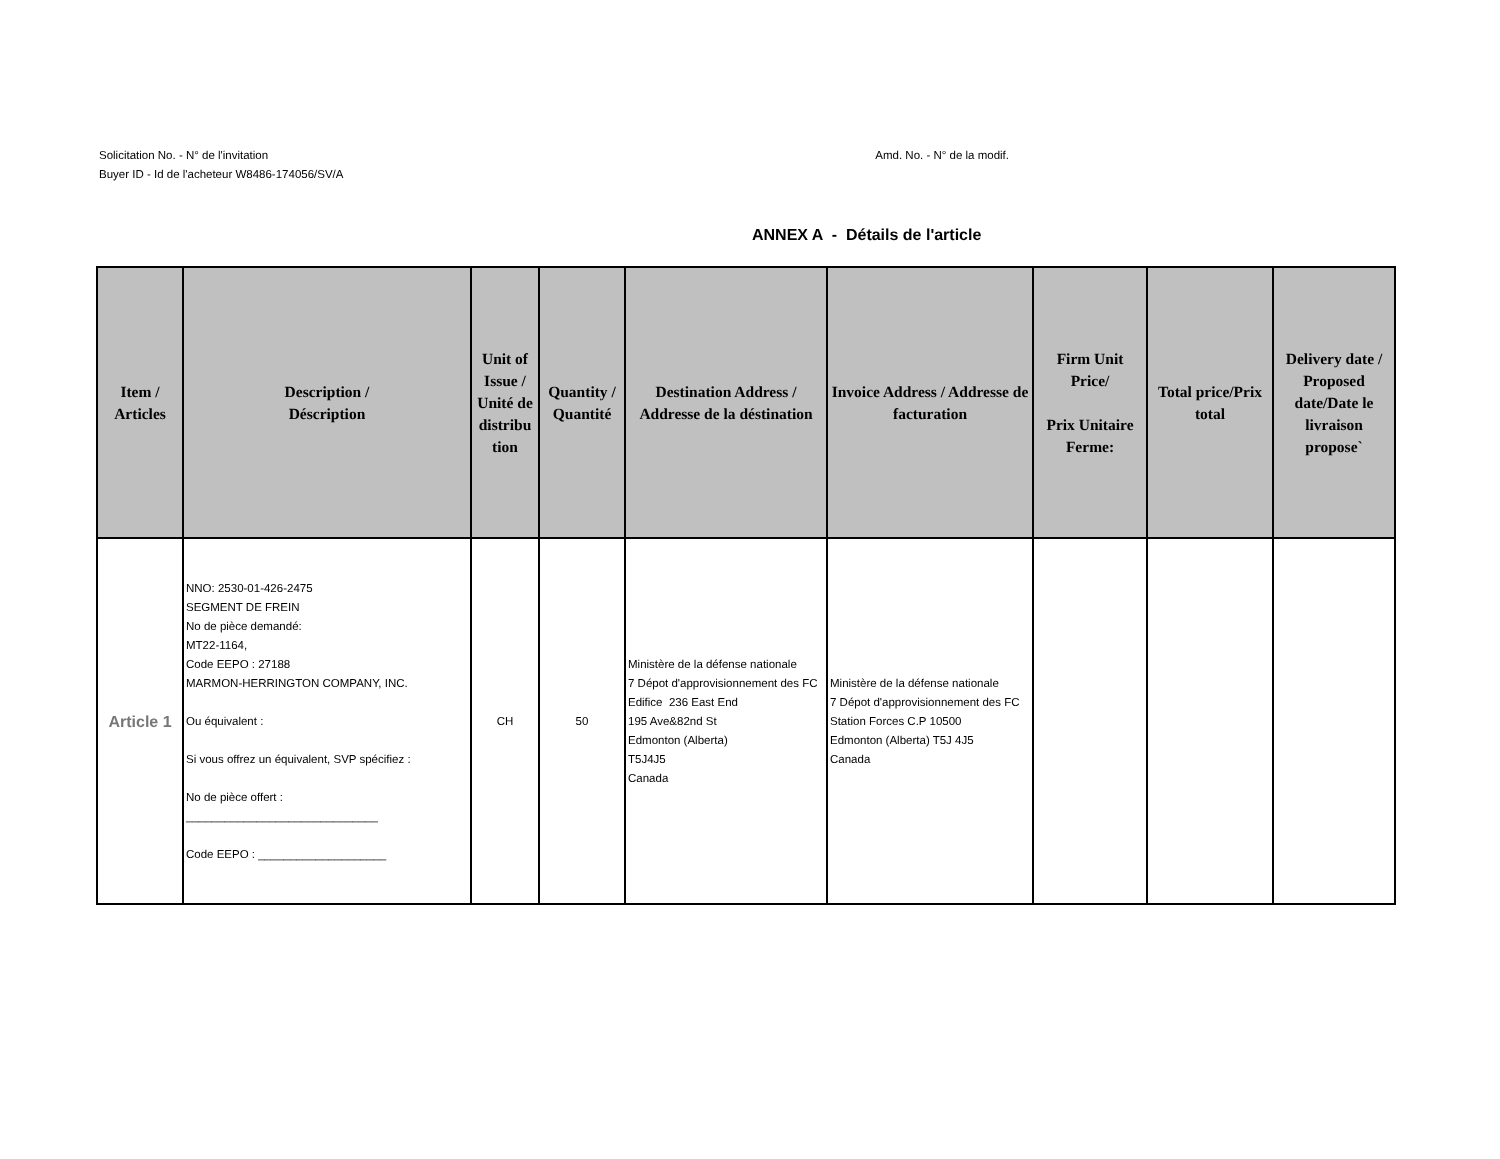Solicitation No. - N° de l'invitation
Buyer ID - Id de l'acheteur W8486-174056/SV/A
Amd. No. - N° de la modif.
ANNEX A - Détails de l'article
| Item / Articles | Description / Déscription | Unit of Issue / Unité de distribu tion | Quantity / Quantité | Destination Address / Addresse de la déstination | Invoice Address / Addresse de facturation | Firm Unit Price/ Prix Unitaire Ferme: | Total price/Prix total | Delivery date / Proposed date/Date le livraison propose` |
| --- | --- | --- | --- | --- | --- | --- | --- | --- |
| Article 1 | NNO: 2530-01-426-2475 SEGMENT DE FREIN No de pièce demandé: MT22-1164, Code EEPO : 27188 MARMON-HERRINGTON COMPANY, INC. Ou équivalent : Si vous offrez un équivalent, SVP spécifiez : No de pièce offert : ______________________________ Code EEPO : ____________________ | CH | 50 | Ministère de la défense nationale 7 Dépot d'approvisionnement des FC Edifice 236 East End 195 Ave&82nd St Edmonton (Alberta) T5J4J5 Canada | Ministère de la défense nationale 7 Dépot d'approvisionnement des FC Station Forces C.P 10500 Edmonton (Alberta) T5J 4J5 Canada | | | |